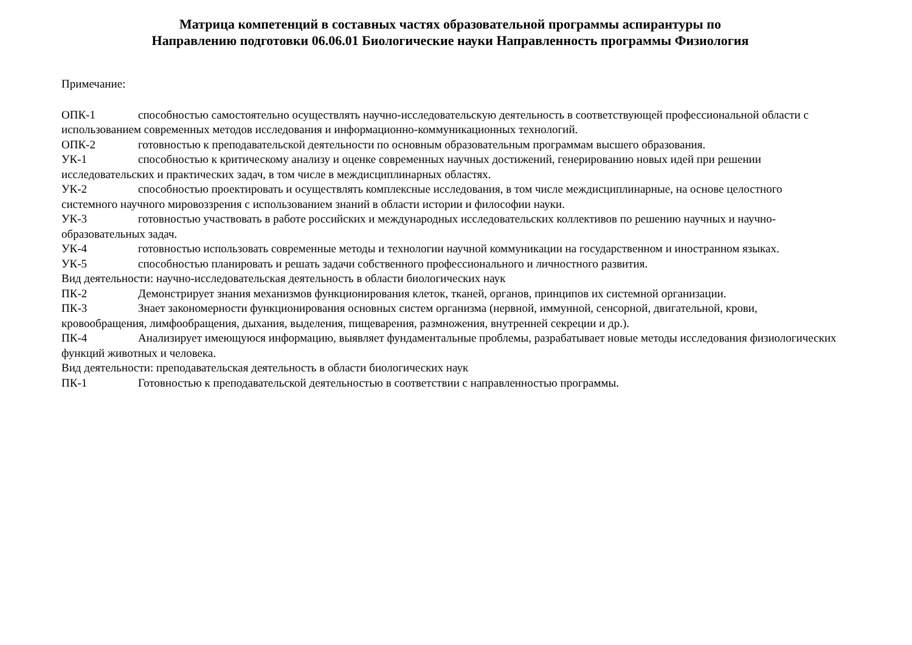Матрица компетенций в составных частях образовательной программы аспирантуры по
Направлению подготовки 06.06.01 Биологические науки Направленность программы Физиология
Примечание:
ОПК-1 способностью самостоятельно осуществлять научно-исследовательскую деятельность в соответствующей профессиональной области с использованием современных методов исследования и информационно-коммуникационных технологий.
ОПК-2 готовностью к преподавательской деятельности по основным образовательным программам высшего образования.
УК-1 способностью к критическому анализу и оценке современных научных достижений, генерированию новых идей при решении исследовательских и практических задач, в том числе в междисциплинарных областях.
УК-2 способностью проектировать и осуществлять комплексные исследования, в том числе междисциплинарные, на основе целостного системного научного мировоззрения с использованием знаний в области истории и философии науки.
УК-3 готовностью участвовать в работе российских и международных исследовательских коллективов по решению научных и научно-образовательных задач.
УК-4 готовностью использовать современные методы и технологии научной коммуникации на государственном и иностранном языках.
УК-5 способностью планировать и решать задачи собственного профессионального и личностного развития.
Вид деятельности: научно-исследовательская деятельность в области биологических наук
ПК-2 Демонстрирует знания механизмов функционирования клеток, тканей, органов, принципов их системной организации.
ПК-3 Знает закономерности функционирования основных систем организма (нервной, иммунной, сенсорной, двигательной, крови, кровообращения, лимфообращения, дыхания, выделения, пищеварения, размножения, внутренней секреции и др.).
ПК-4 Анализирует имеющуюся информацию, выявляет фундаментальные проблемы, разрабатывает новые методы исследования физиологических функций животных и человека.
Вид деятельности: преподавательская деятельность в области биологических наук
ПК-1 Готовностью к преподавательской деятельностью в соответствии с направленностью программы.